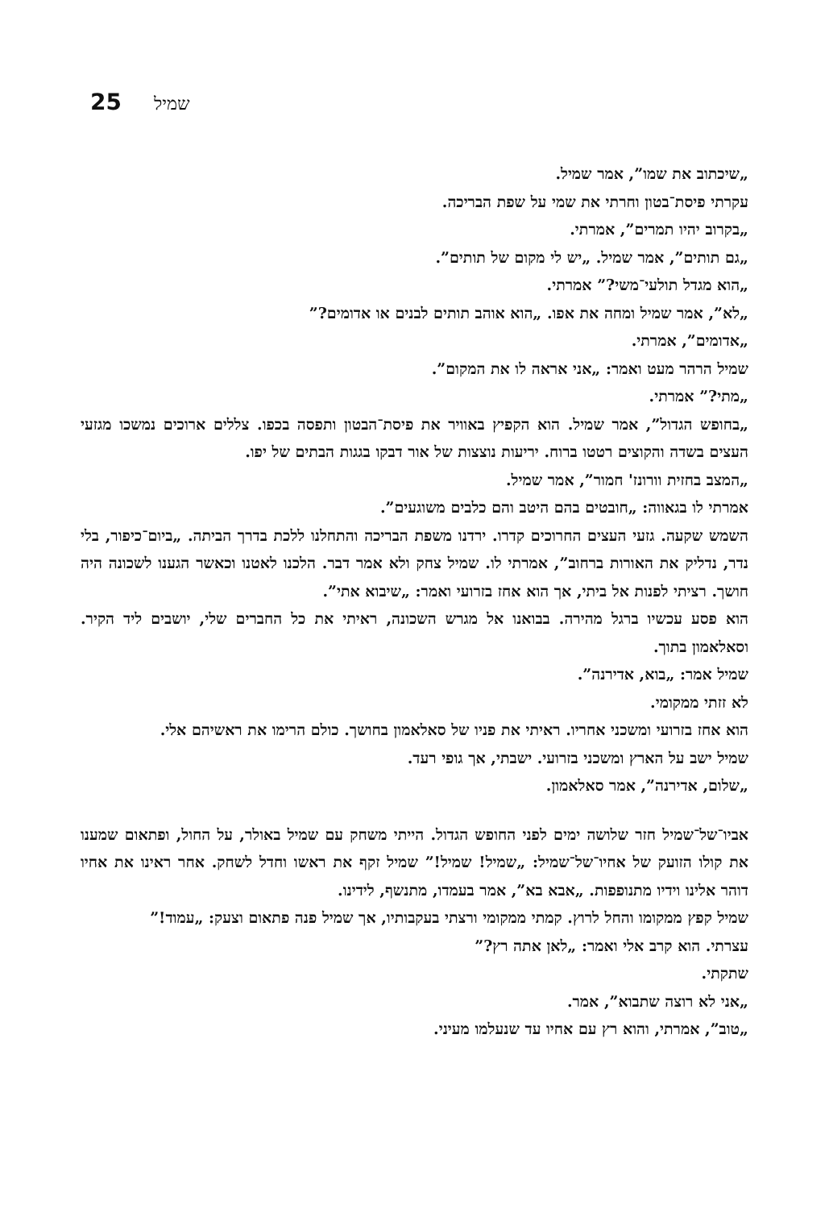25 שמיל
„שיכתוב את שמו”, אמר שמיל.
עקרתי פיסת־בטון וחרתי את שמי על שפת הבריכה.
„בקרוב יהיו תמרים”, אמרתי.
„גם תותים”, אמר שמיל. „יש לי מקום של תותים”.
„הוא מגדל תולעי־משי?” אמרתי.
„לא”, אמר שמיל ומחה את אפו. „הוא אוהב תותים לבנים או אדומים?”
„אדומים”, אמרתי.
שמיל הרהר מעט ואמר: „אני אראה לו את המקום”.
„מתי?” אמרתי.
„בחופש הגדול”, אמר שמיל. הוא הקפיץ באוויר את פיסת־הבטון ותפסה בכפו. צללים ארוכים נמשכו מגזעי העצים בשדה והקוצים רטטו ברוח. יריעות נוצצות של אור דבקו בגגות הבתים של יפו.
„המצב בחזית וורונז' חמור”, אמר שמיל.
אמרתי לו בגאווה: „חובטים בהם היטב והם כלבים משוגעים”.
השמש שקעה. גזעי העצים החרוכים קדרו. ירדנו משפת הבריכה והתחלנו ללכת בדרך הביתה. „ביום־כיפור, בלי נדר, נדליק את האורות ברחוב”, אמרתי לו. שמיל צחק ולא אמר דבר. הלכנו לאטנו וכאשר הגענו לשכונה היה חושך. רציתי לפנות אל ביתי, אך הוא אחז בזרועי ואמר: „שיבוא אתי”.
הוא פסע עכשיו ברגל מהירה. בבואנו אל מגרש השכונה, ראיתי את כל החברים שלי, יושבים ליד הקיר. וסאלאמון בתוך.
שמיל אמר: „בוא, אדירנה”.
לא זזתי ממקומי.
הוא אחז בזרועי ומשכני אחריו. ראיתי את פניו של סאלאמון בחושך. כולם הרימו את ראשיהם אלי.
שמיל ישב על הארץ ומשכני בזרועי. ישבתי, אך גופי רעד.
„שלום, אדירנה”, אמר סאלאמון.
אביו־של־שמיל חזר שלושה ימים לפני החופש הגדול. הייתי משחק עם שמיל באולר, על החול, ופתאום שמענו את קולו הזועק של אחיו־של־שמיל: „שמיל! שמיל!” שמיל זקף את ראשו וחדל לשחק. אחר ראינו את אחיו דוהר אלינו וידיו מתנופפות. „אבא בא”, אמר בעמדו, מתנשף, לידינו.
שמיל קפץ ממקומו והחל לרוץ. קמתי ממקומי ורצתי בעקבותיו, אך שמיל פנה פתאום וצעק: „עמוד!”
עצרתי. הוא קרב אלי ואמר: „לאן אתה רץ?”
שתקתי.
„אני לא רוצה שתבוא”, אמר.
„טוב”, אמרתי, והוא רץ עם אחיו עד שנעלמו מעיני.